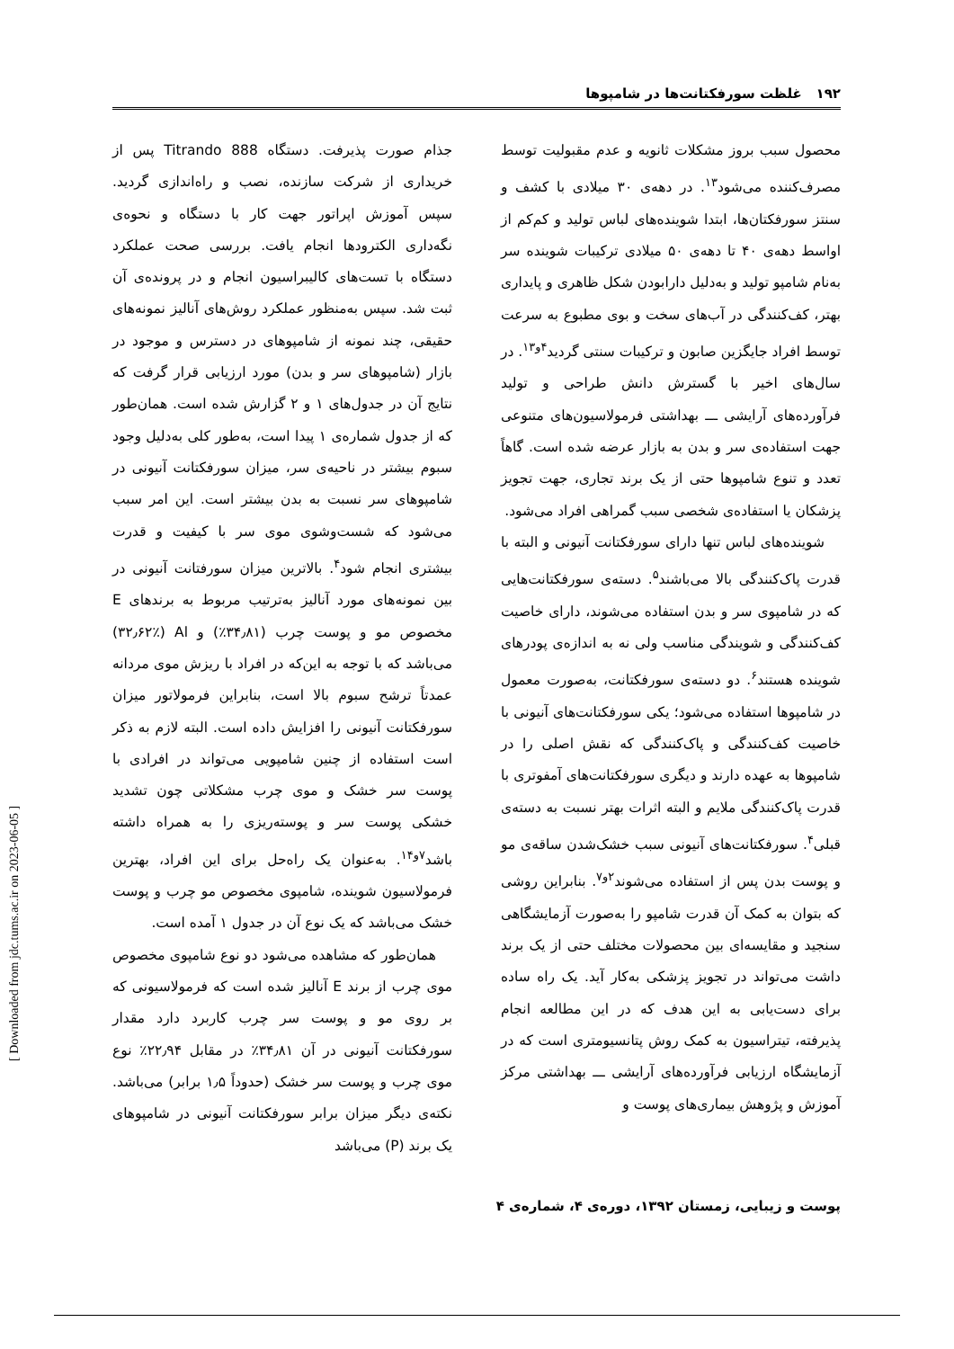[ Downloaded from jdc.tums.ac.ir on 2023-06-05 ]
۱۹۲ غلظت سورفکتانت‌ها در شامپوها
محصول سبب بروز مشکلات ثانویه و عدم مقبولیت توسط مصرف‌کننده می‌شود<sup>۱۳</sup>. در دهه‌ی ۳۰ میلادی با کشف و سنتز سورفکتان‌ها، ابتدا شوینده‌های لباس تولید و کم‌کم از اواسط دهه‌ی ۴۰ تا دهه‌ی ۵۰ میلادی ترکیبات شوینده سر به‌نام شامپو تولید و به‌دلیل دارابودن شکل ظاهری و پایداری بهتر، کف‌کنندگی در آب‌های سخت و بوی مطبوع به سرعت توسط افراد جایگزین صابون و ترکیبات سنتی گردید<sup>۴و۱۳</sup>. در سال‌های اخیر با گسترش دانش طراحی و تولید فرآورده‌های آرایشی ـــ بهداشتی فرمولاسیون‌های متنوعی جهت استفاده‌ی سر و بدن به بازار عرضه شده است. گاهاً تعدد و تنوع شامپوها حتی از یک برند تجاری، جهت تجویز پزشکان یا استفاده‌ی شخصی سبب گمراهی افراد می‌شود.
شوینده‌های لباس تنها دارای سورفکتانت آنیونی و البته با قدرت پاک‌کنندگی بالا می‌باشند<sup>۵</sup>. دسته‌ی سورفکتانت‌هایی که در شامپوی سر و بدن استفاده می‌شوند، دارای خاصیت کف‌کنندگی و شویندگی مناسب ولی نه به اندازه‌ی پودرهای شوینده هستند<sup>۶</sup>. دو دسته‌ی سورفکتانت، به‌صورت معمول در شامپوها استفاده می‌شود؛ یکی سورفکتانت‌های آنیونی با خاصیت کف‌کنندگی و پاک‌کنندگی که نقش اصلی را در شامپوها به عهده دارند و دیگری سورفکتانت‌های آمفوتری با قدرت پاک‌کنندگی ملایم و البته اثرات بهتر نسبت به دسته‌ی قبلی<sup>۴</sup>. سورفکتانت‌های آنیونی سبب خشک‌شدن ساقه‌ی مو و پوست بدن پس از استفاده می‌شوند<sup>۲و۷</sup>. بنابراین روشی که بتوان به کمک آن قدرت شامپو را به‌صورت آزمایشگاهی سنجید و مقایسه‌ای بین محصولات مختلف حتی از یک برند داشت می‌تواند در تجویز پزشکی به‌کار آید. یک راه ساده برای دست‌یابی به این هدف که در این مطالعه انجام پذیرفته، تیتراسیون به کمک روش پتانسیومتری است که در آزمایشگاه ارزیابی فرآورده‌های آرایشی ـــ بهداشتی مرکز آموزش و پژوهش بیماری‌های پوست و
جذام صورت پذیرفت. دستگاه Titrando 888 پس از خریداری از شرکت سازنده، نصب و راه‌اندازی گردید. سپس آموزش اپراتور جهت کار با دستگاه و نحوه‌ی نگه‌داری الکترودها انجام یافت. بررسی صحت عملکرد دستگاه با تست‌های کالیبراسیون انجام و در پرونده‌ی آن ثبت شد. سپس به‌منظور عملکرد روش‌های آنالیز نمونه‌های حقیقی، چند نمونه از شامپوهای در دسترس و موجود در بازار (شامپوهای سر و بدن) مورد ارزیابی قرار گرفت که نتایج آن در جدول‌های ۱ و ۲ گزارش شده است. همان‌طور که از جدول شماره‌ی ۱ پیدا است، به‌طور کلی به‌دلیل وجود سبوم بیشتر در ناحیه‌ی سر، میزان سورفکتانت آنیونی در شامپوهای سر نسبت به بدن بیشتر است. این امر سبب می‌شود که شست‌وشوی موی سر با کیفیت و قدرت بیشتری انجام شود<sup>۴</sup>. بالاترین میزان سورفتانت آنیونی در بین نمونه‌های مورد آنالیز به‌ترتیب مربوط به برندهای E مخصوص مو و پوست چرب (۳۴٫۸۱٪) و Al (۳۲٫۶۲٪) می‌باشد که با توجه به این‌که در افراد با ریزش موی مردانه عمدتاً ترشح سبوم بالا است، بنابراین فرمولاتور میزان سورفکتانت آنیونی را افزایش داده است. البته لازم به ذکر است استفاده از چنین شامپویی می‌تواند در افرادی با پوست سر خشک و موی چرب مشکلاتی چون تشدید خشکی پوست سر و پوسته‌ریزی را به همراه داشته باشد<sup>۷و۱۴</sup>. به‌عنوان یک راه‌حل برای این افراد، بهترین فرمولاسیون شوینده، شامپوی مخصوص مو چرب و پوست خشک می‌باشد که یک نوع آن در جدول ۱ آمده است.
همان‌طور که مشاهده می‌شود دو نوع شامپوی مخصوص موی چرب از برند E آنالیز شده است که فرمولاسیونی که بر روی مو و پوست سر چرب کاربرد دارد مقدار سورفکتانت آنیونی در آن ۳۴٫۸۱٪ در مقابل ۲۲٫۹۴٪ نوع موی چرب و پوست سر خشک (حدوداً ۱٫۵ برابر) می‌باشد. نکته‌ی دیگر میزان برابر سورفکتانت آنیونی در شامپوهای یک برند (P) می‌باشد
پوست و زیبایی، زمستان ۱۳۹۲، دوره‌ی ۴، شماره‌ی ۴